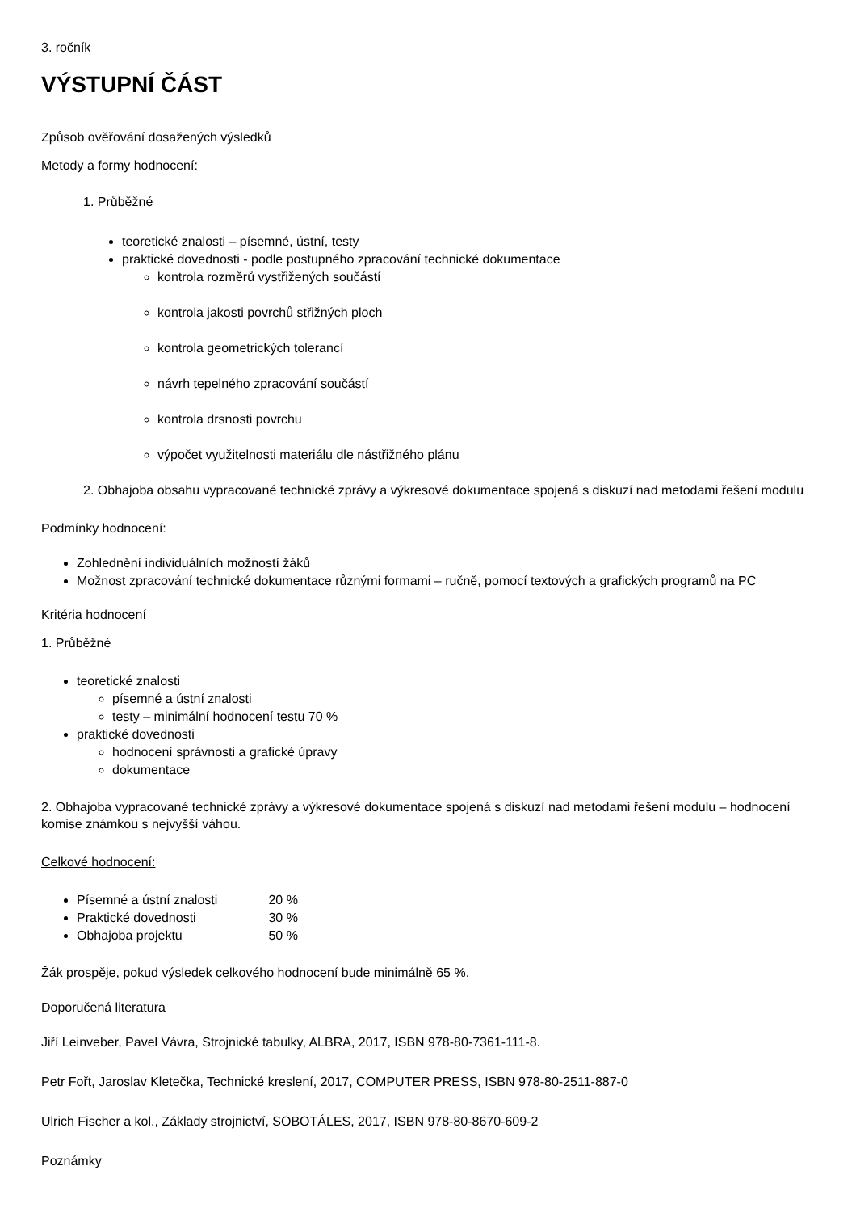3. ročník
VÝSTUPNÍ ČÁST
Způsob ověřování dosažených výsledků
Metody a formy hodnocení:
1. Průběžné
teoretické znalosti – písemné, ústní, testy
praktické dovednosti - podle postupného zpracování technické dokumentace
kontrola rozměrů vystřižených součástí
kontrola jakosti povrchů střižných ploch
kontrola geometrických tolerancí
návrh tepelného zpracování součástí
kontrola drsnosti povrchu
výpočet využitelnosti materiálu dle nástřižného plánu
2. Obhajoba obsahu vypracované technické zprávy a výkresové dokumentace spojená s diskuzí nad metodami řešení modulu
Podmínky hodnocení:
Zohlednění individuálních možností žáků
Možnost zpracování technické dokumentace různými formami – ručně, pomocí textových a grafických programů na PC
Kritéria hodnocení
1. Průběžné
teoretické znalosti
písemné a ústní znalosti
testy – minimální hodnocení testu 70 %
praktické dovednosti
hodnocení správnosti a grafické úpravy
dokumentace
2. Obhajoba vypracované technické zprávy a výkresové dokumentace spojená s diskuzí nad metodami řešení modulu – hodnocení komise známkou s nejvyšší váhou.
Celkové hodnocení:
Písemné a ústní znalosti 20 %
Praktické dovednosti 30 %
Obhajoba projektu 50 %
Žák prospěje, pokud výsledek celkového hodnocení bude minimálně 65 %.
Doporučená literatura
Jiří Leinveber, Pavel Vávra, Strojnické tabulky, ALBRA, 2017, ISBN 978-80-7361-111-8.
Petr Fořt, Jaroslav Kletečka, Technické kreslení, 2017, COMPUTER PRESS, ISBN 978-80-2511-887-0
Ulrich Fischer a kol., Základy strojnictví, SOBOTÁLES, 2017, ISBN 978-80-8670-609-2
Poznámky